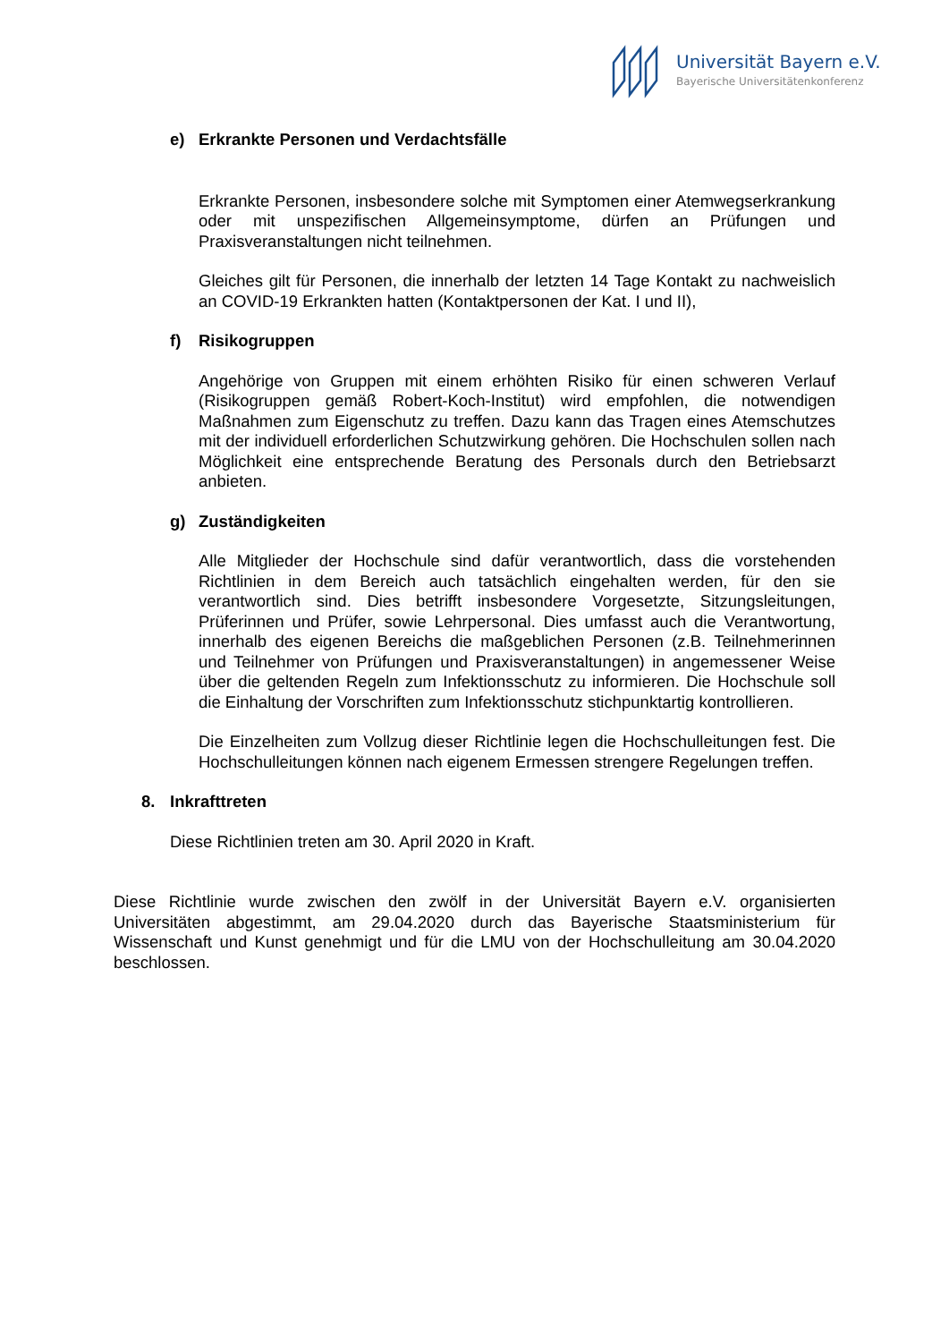Universität Bayern e.V.
Bayerische Universitätenkonferenz
e) Erkrankte Personen und Verdachtsfälle
Erkrankte Personen, insbesondere solche mit Symptomen einer Atemwegserkrankung oder mit unspezifischen Allgemeinsymptome, dürfen an Prüfungen und Praxisveranstaltungen nicht teilnehmen.
Gleiches gilt für Personen, die innerhalb der letzten 14 Tage Kontakt zu nachweislich an COVID-19 Erkrankten hatten (Kontaktpersonen der Kat. I und II),
f) Risikogruppen
Angehörige von Gruppen mit einem erhöhten Risiko für einen schweren Verlauf (Risikogruppen gemäß Robert-Koch-Institut) wird empfohlen, die notwendigen Maßnahmen zum Eigenschutz zu treffen. Dazu kann das Tragen eines Atemschutzes mit der individuell erforderlichen Schutzwirkung gehören. Die Hochschulen sollen nach Möglichkeit eine entsprechende Beratung des Personals durch den Betriebsarzt anbieten.
g) Zuständigkeiten
Alle Mitglieder der Hochschule sind dafür verantwortlich, dass die vorstehenden Richtlinien in dem Bereich auch tatsächlich eingehalten werden, für den sie verantwortlich sind. Dies betrifft insbesondere Vorgesetzte, Sitzungsleitungen, Prüferinnen und Prüfer, sowie Lehrpersonal. Dies umfasst auch die Verantwortung, innerhalb des eigenen Bereichs die maßgeblichen Personen (z.B. Teilnehmerinnen und Teilnehmer von Prüfungen und Praxisveranstaltungen) in angemessener Weise über die geltenden Regeln zum Infektionsschutz zu informieren. Die Hochschule soll die Einhaltung der Vorschriften zum Infektionsschutz stichpunktartig kontrollieren.
Die Einzelheiten zum Vollzug dieser Richtlinie legen die Hochschulleitungen fest. Die Hochschulleitungen können nach eigenem Ermessen strengere Regelungen treffen.
8. Inkrafttreten
Diese Richtlinien treten am 30. April 2020 in Kraft.
Diese Richtlinie wurde zwischen den zwölf in der Universität Bayern e.V. organisierten Universitäten abgestimmt, am 29.04.2020 durch das Bayerische Staatsministerium für Wissenschaft und Kunst genehmigt und für die LMU von der Hochschulleitung am 30.04.2020 beschlossen.